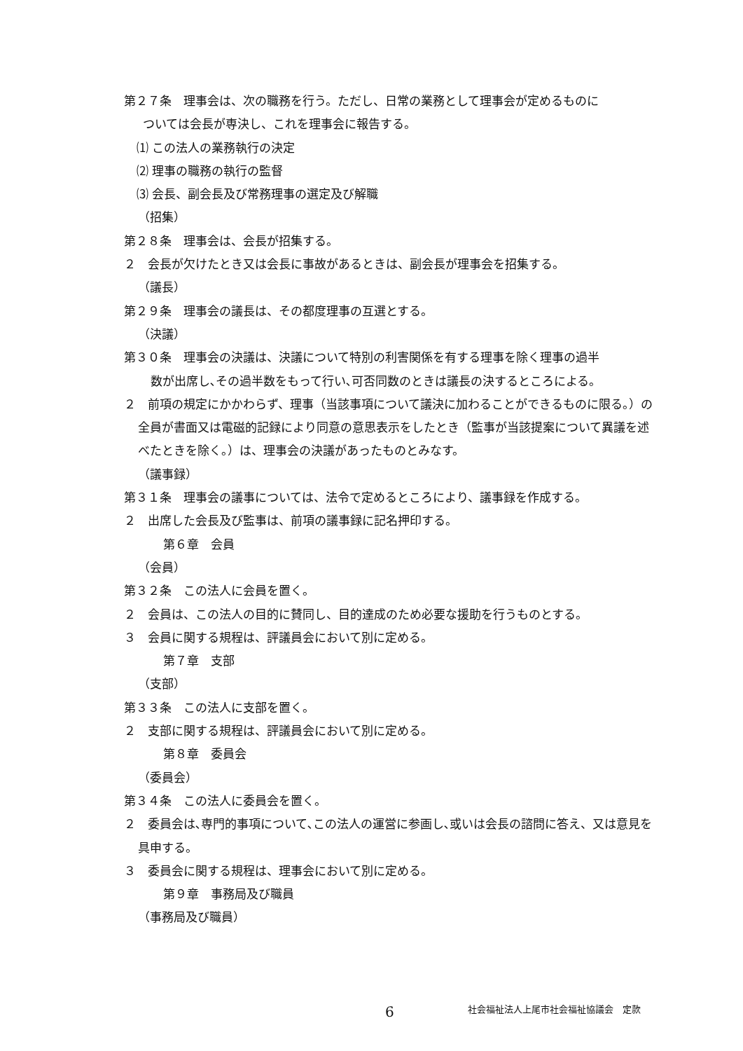第２７条　理事会は、次の職務を行う。ただし、日常の業務として理事会が定めるものに
ついては会長が専決し、これを理事会に報告する。
⑴ この法人の業務執行の決定
⑵ 理事の職務の執行の監督
⑶ 会長、副会長及び常務理事の選定及び解職
（招集）
第２８条　理事会は、会長が招集する。
２　会長が欠けたとき又は会長に事故があるときは、副会長が理事会を招集する。
（議長）
第２９条　理事会の議長は、その都度理事の互選とする。
（決議）
第３０条　理事会の決議は、決議について特別の利害関係を有する理事を除く理事の過半
数が出席し､その過半数をもって行い､可否同数のときは議長の決するところによる。
２　前項の規定にかかわらず、理事（当該事項について議決に加わることができるものに限る。）の全員が書面又は電磁的記録により同意の意思表示をしたとき（監事が当該提案について異議を述べたときを除く。）は、理事会の決議があったものとみなす。
（議事録）
第３１条　理事会の議事については、法令で定めるところにより、議事録を作成する。
２　出席した会長及び監事は、前項の議事録に記名押印する。
第６章　会員
（会員）
第３２条　この法人に会員を置く。
２　会員は、この法人の目的に賛同し、目的達成のため必要な援助を行うものとする。
３　会員に関する規程は、評議員会において別に定める。
第７章　支部
（支部）
第３３条　この法人に支部を置く。
２　支部に関する規程は、評議員会において別に定める。
第８章　委員会
（委員会）
第３４条　この法人に委員会を置く。
２　委員会は､専門的事項について､この法人の運営に参画し､或いは会長の諮問に答え、又は意見を具申する。
３　委員会に関する規程は、理事会において別に定める。
第９章　事務局及び職員
（事務局及び職員）
6 社会福祉法人上尾市社会福祉協議会　定款